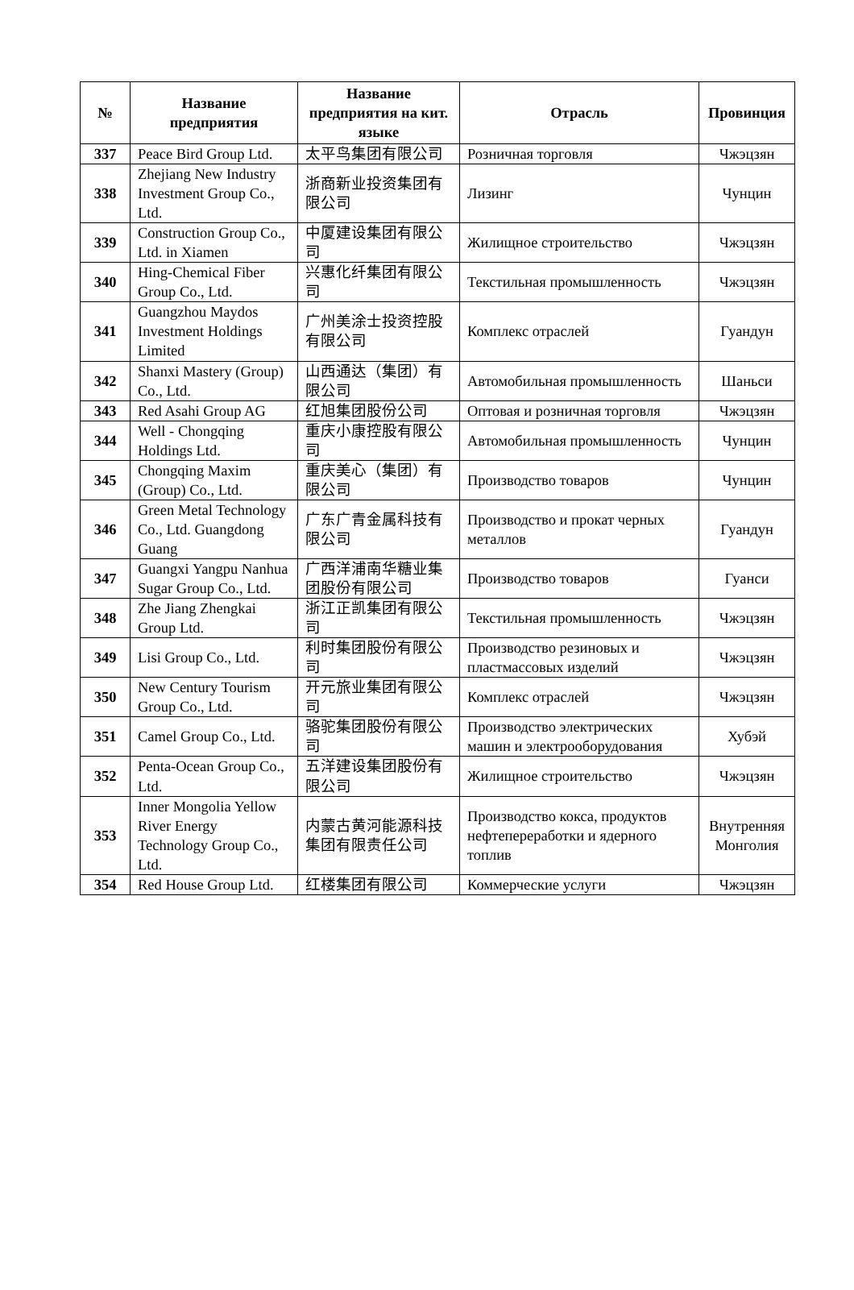| № | Название предприятия | Название предприятия на кит. языке | Отрасль | Провинция |
| --- | --- | --- | --- | --- |
| 337 | Peace Bird Group Ltd. | 太平鸟集团有限公司 | Розничная торговля | Чжэцзян |
| 338 | Zhejiang New Industry Investment Group Co., Ltd. | 浙商新业投资集团有限公司 | Лизинг | Чунцин |
| 339 | Construction Group Co., Ltd. in Xiamen | 中厦建设集团有限公司 | Жилищное строительство | Чжэцзян |
| 340 | Hing-Chemical Fiber Group Co., Ltd. | 兴惠化纤集团有限公司 | Текстильная промышленность | Чжэцзян |
| 341 | Guangzhou Maydos Investment Holdings Limited | 广州美涂士投资控股有限公司 | Комплекс отраслей | Гуандун |
| 342 | Shanxi Mastery (Group) Co., Ltd. | 山西通达（集团）有限公司 | Автомобильная промышленность | Шаньси |
| 343 | Red Asahi Group AG | 红旭集团股份公司 | Оптовая и розничная торговля | Чжэцзян |
| 344 | Well - Chongqing Holdings Ltd. | 重庆小康控股有限公司 | Автомобильная промышленность | Чунцин |
| 345 | Chongqing Maxim (Group) Co., Ltd. | 重庆美心（集团）有限公司 | Производство товаров | Чунцин |
| 346 | Green Metal Technology Co., Ltd. Guangdong Guang | 广东广青金属科技有限公司 | Производство и прокат черных металлов | Гуандун |
| 347 | Guangxi Yangpu Nanhua Sugar Group Co., Ltd. | 广西洋浦南华糖业集团股份有限公司 | Производство товаров | Гуанси |
| 348 | Zhe Jiang Zhengkai Group Ltd. | 浙江正凯集团有限公司 | Текстильная промышленность | Чжэцзян |
| 349 | Lisi Group Co., Ltd. | 利时集团股份有限公司 | Производство резиновых и пластмассовых изделий | Чжэцзян |
| 350 | New Century Tourism Group Co., Ltd. | 开元旅业集团有限公司 | Комплекс отраслей | Чжэцзян |
| 351 | Camel Group Co., Ltd. | 骆驼集团股份有限公司 | Производство электрических машин и электрооборудования | Хубэй |
| 352 | Penta-Ocean Group Co., Ltd. | 五洋建设集团股份有限公司 | Жилищное строительство | Чжэцзян |
| 353 | Inner Mongolia Yellow River Energy Technology Group Co., Ltd. | 内蒙古黄河能源科技集团有限责任公司 | Производство кокса, продуктов нефтепереработки и ядерного топлив | Внутренняя Монголия |
| 354 | Red House Group Ltd. | 红楼集团有限公司 | Коммерческие услуги | Чжэцзян |